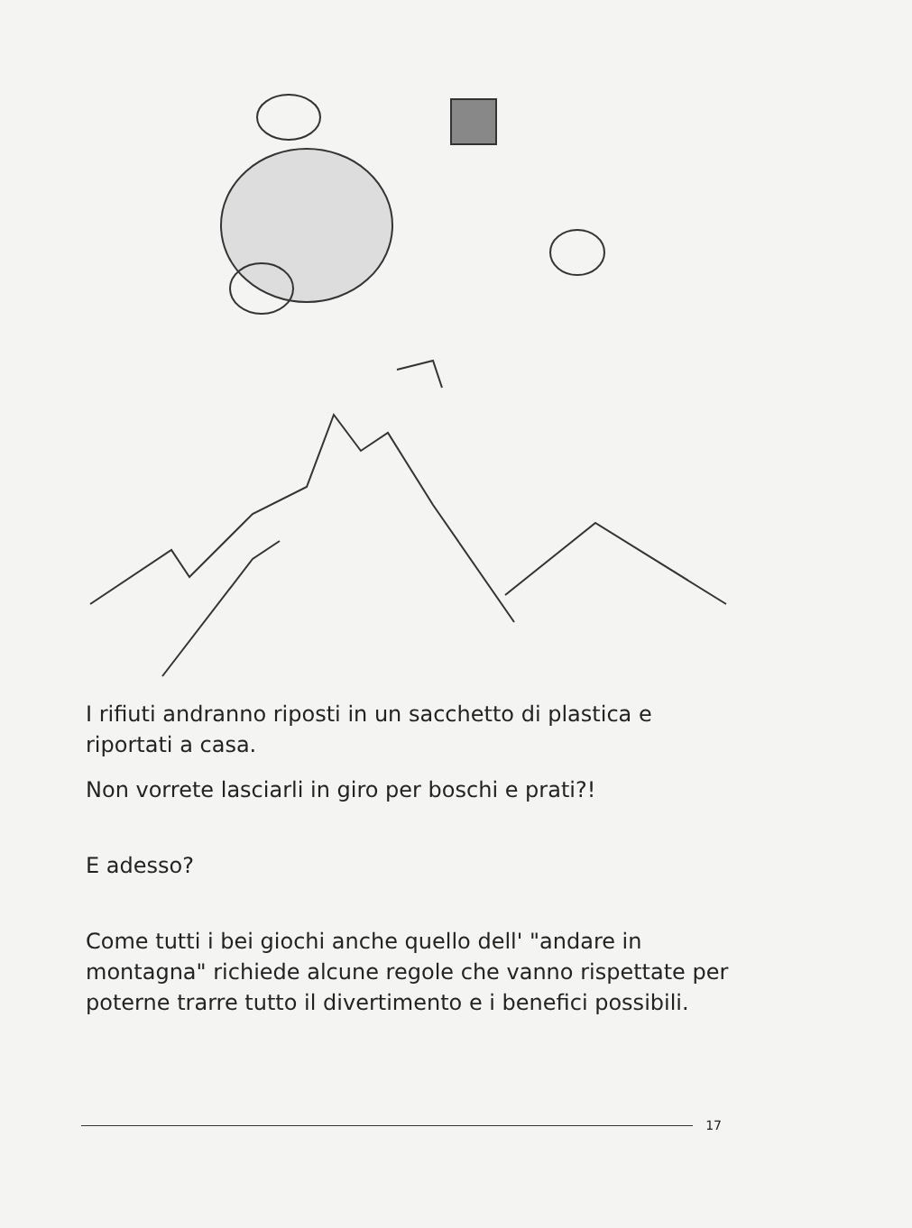I rifiuti andranno riposti in un sacchetto di plastica e riportati a casa.
Non vorrete lasciarli in giro per boschi e prati?!
E adesso?
Come tutti i bei giochi anche quello dell' "andare in montagna" richiede alcune regole che vanno rispettate per poterne trarre tutto il divertimento e i benefici possibili.
17